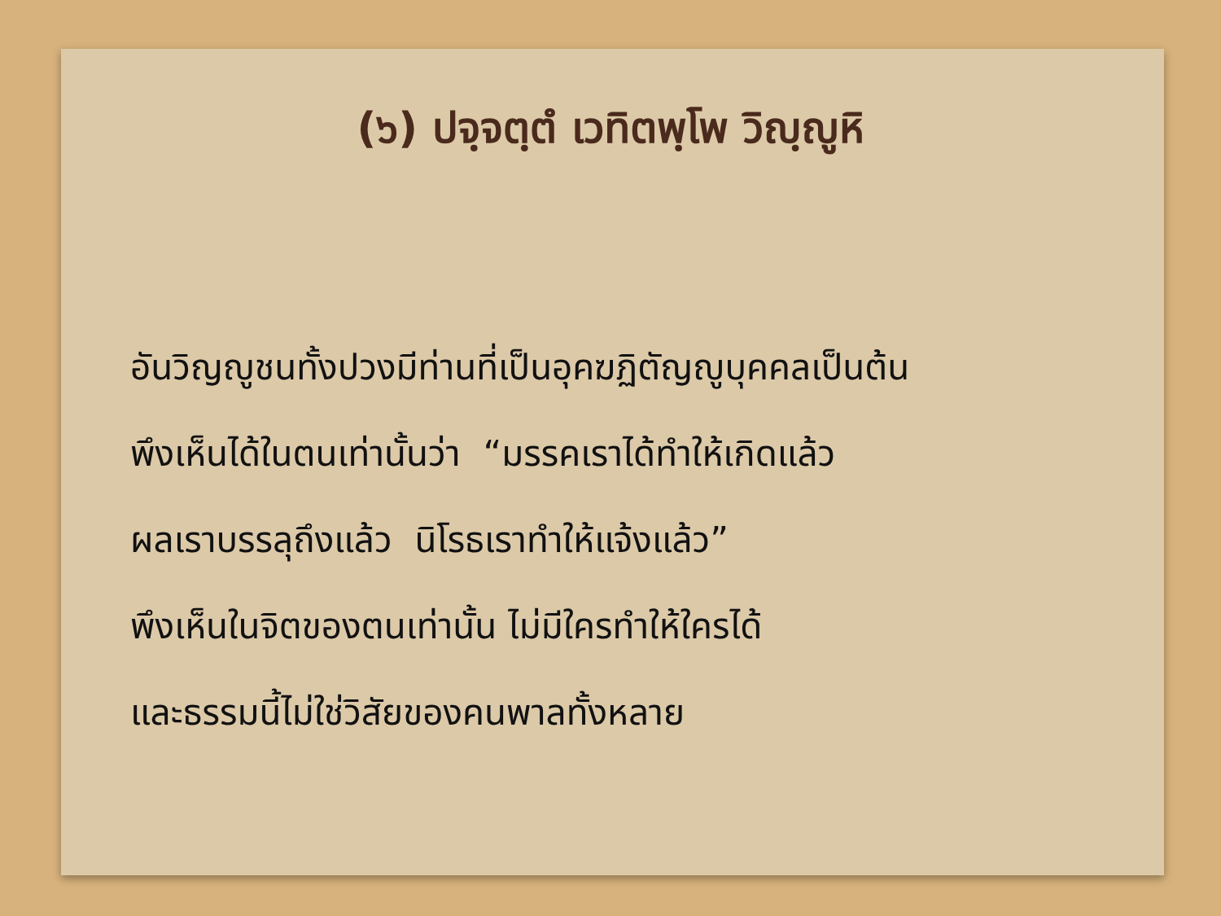(๖) ปจฺจตฺตํ เวทิตพฺโพ วิญฺญูหิ
อันวิญญูชนทั้งปวงมีท่านที่เป็นอุคฆฏิตัญญูบุคคลเป็นต้น
พึงเห็นได้ในตนเท่านั้นว่า “มรรคเราได้ทำให้เกิดแล้ว
ผลเราบรรลุถึงแล้ว นิโรธเราทำให้แจ้งแล้ว”
พึงเห็นในจิตของตนเท่านั้น ไม่มีใครทำให้ใครได้
และธรรมนี้ไม่ใช่วิสัยของคนพาลทั้งหลาย